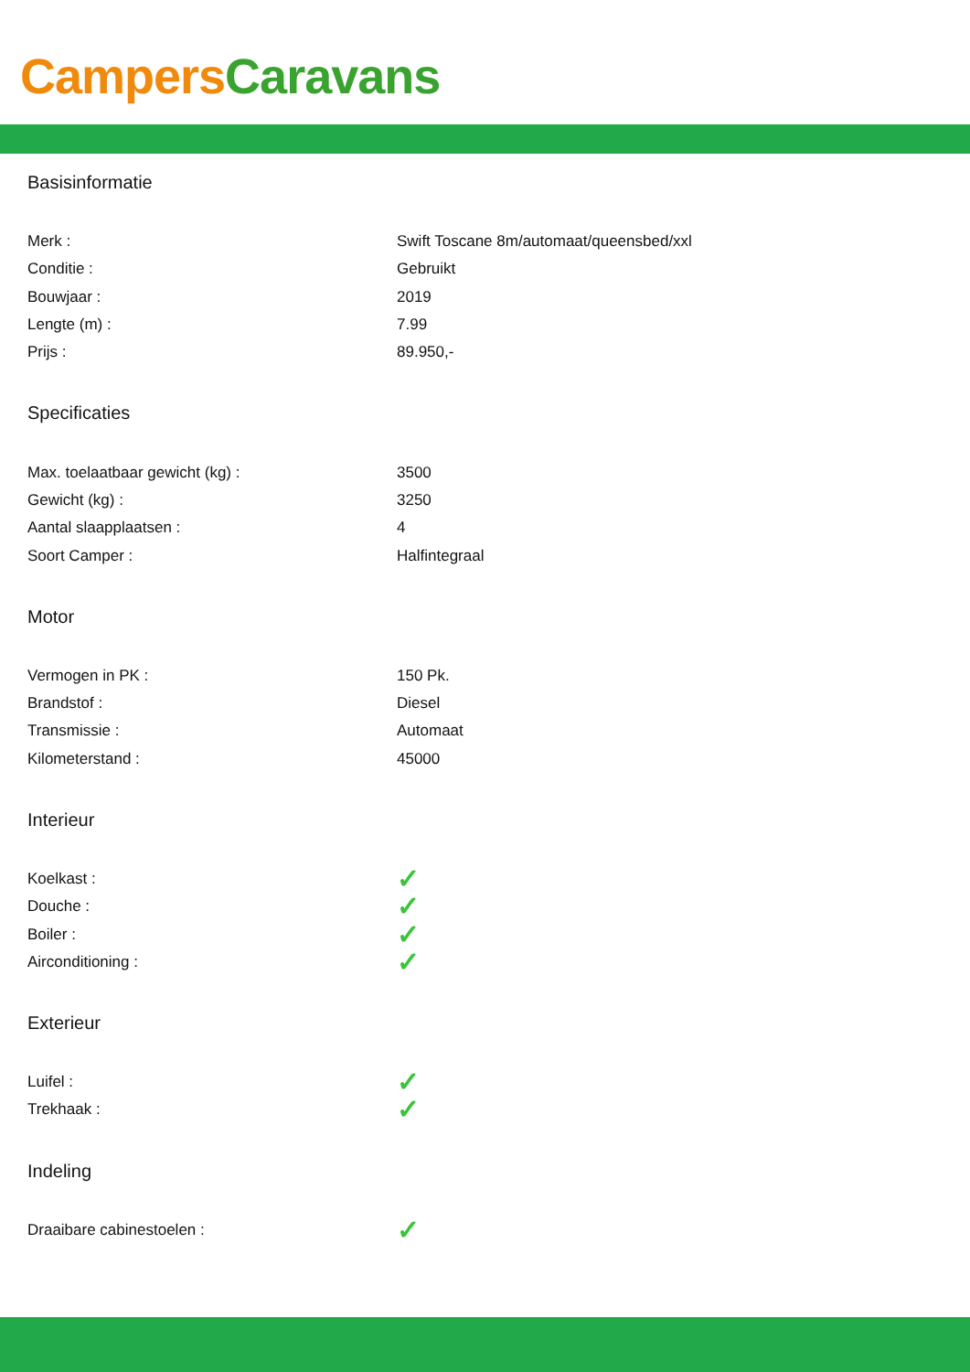Campers Caravans
Basisinformatie
| Merk : | Swift Toscane 8m/automaat/queensbed/xxl |
| Conditie : | Gebruikt |
| Bouwjaar : | 2019 |
| Lengte (m) : | 7.99 |
| Prijs : | 89.950,- |
Specificaties
| Max. toelaatbaar gewicht (kg) : | 3500 |
| Gewicht (kg) : | 3250 |
| Aantal slaapplaatsen : | 4 |
| Soort Camper : | Halfintegraal |
Motor
| Vermogen in PK : | 150 Pk. |
| Brandstof : | Diesel |
| Transmissie : | Automaat |
| Kilometerstand : | 45000 |
Interieur
| Koelkast : | ✓ |
| Douche : | ✓ |
| Boiler : | ✓ |
| Airconditioning : | ✓ |
Exterieur
| Luifel : | ✓ |
| Trekhaak : | ✓ |
Indeling
| Draaibare cabinestoelen : | ✓ |